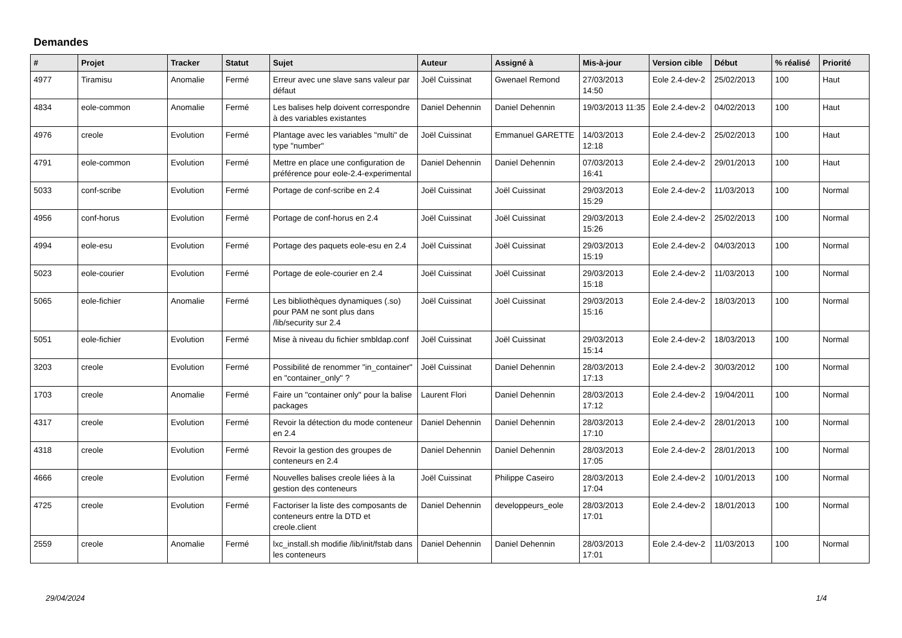Demandes
| # | Projet | Tracker | Statut | Sujet | Auteur | Assigné à | Mis-à-jour | Version cible | Début | % réalisé | Priorité |
| --- | --- | --- | --- | --- | --- | --- | --- | --- | --- | --- | --- |
| 4977 | Tiramisu | Anomalie | Fermé | Erreur avec une slave sans valeur par défaut | Joël Cuissinat | Gwenael Remond | 27/03/2013 14:50 | Eole 2.4-dev-2 | 25/02/2013 | 100 | Haut |
| 4834 | eole-common | Anomalie | Fermé | Les balises help doivent correspondre à des variables existantes | Daniel Dehennin | Daniel Dehennin | 19/03/2013 11:35 | Eole 2.4-dev-2 | 04/02/2013 | 100 | Haut |
| 4976 | creole | Evolution | Fermé | Plantage avec les variables "multi" de type "number" | Joël Cuissinat | Emmanuel GARETTE | 14/03/2013 12:18 | Eole 2.4-dev-2 | 25/02/2013 | 100 | Haut |
| 4791 | eole-common | Evolution | Fermé | Mettre en place une configuration de préférence pour eole-2.4-experimental | Daniel Dehennin | Daniel Dehennin | 07/03/2013 16:41 | Eole 2.4-dev-2 | 29/01/2013 | 100 | Haut |
| 5033 | conf-scribe | Evolution | Fermé | Portage de conf-scribe en 2.4 | Joël Cuissinat | Joël Cuissinat | 29/03/2013 15:29 | Eole 2.4-dev-2 | 11/03/2013 | 100 | Normal |
| 4956 | conf-horus | Evolution | Fermé | Portage de conf-horus en 2.4 | Joël Cuissinat | Joël Cuissinat | 29/03/2013 15:26 | Eole 2.4-dev-2 | 25/02/2013 | 100 | Normal |
| 4994 | eole-esu | Evolution | Fermé | Portage des paquets eole-esu en 2.4 | Joël Cuissinat | Joël Cuissinat | 29/03/2013 15:19 | Eole 2.4-dev-2 | 04/03/2013 | 100 | Normal |
| 5023 | eole-courier | Evolution | Fermé | Portage de eole-courier en 2.4 | Joël Cuissinat | Joël Cuissinat | 29/03/2013 15:18 | Eole 2.4-dev-2 | 11/03/2013 | 100 | Normal |
| 5065 | eole-fichier | Anomalie | Fermé | Les bibliothèques dynamiques (.so) pour PAM ne sont plus dans /lib/security sur 2.4 | Joël Cuissinat | Joël Cuissinat | 29/03/2013 15:16 | Eole 2.4-dev-2 | 18/03/2013 | 100 | Normal |
| 5051 | eole-fichier | Evolution | Fermé | Mise à niveau du fichier smbldap.conf | Joël Cuissinat | Joël Cuissinat | 29/03/2013 15:14 | Eole 2.4-dev-2 | 18/03/2013 | 100 | Normal |
| 3203 | creole | Evolution | Fermé | Possibilité de renommer "in_container" en "container_only" ? | Joël Cuissinat | Daniel Dehennin | 28/03/2013 17:13 | Eole 2.4-dev-2 | 30/03/2012 | 100 | Normal |
| 1703 | creole | Anomalie | Fermé | Faire un "container only" pour la balise packages | Laurent Flori | Daniel Dehennin | 28/03/2013 17:12 | Eole 2.4-dev-2 | 19/04/2011 | 100 | Normal |
| 4317 | creole | Evolution | Fermé | Revoir la détection du mode conteneur en 2.4 | Daniel Dehennin | Daniel Dehennin | 28/03/2013 17:10 | Eole 2.4-dev-2 | 28/01/2013 | 100 | Normal |
| 4318 | creole | Evolution | Fermé | Revoir la gestion des groupes de conteneurs en 2.4 | Daniel Dehennin | Daniel Dehennin | 28/03/2013 17:05 | Eole 2.4-dev-2 | 28/01/2013 | 100 | Normal |
| 4666 | creole | Evolution | Fermé | Nouvelles balises creole liées à la gestion des conteneurs | Joël Cuissinat | Philippe Caseiro | 28/03/2013 17:04 | Eole 2.4-dev-2 | 10/01/2013 | 100 | Normal |
| 4725 | creole | Evolution | Fermé | Factoriser la liste des composants de conteneurs entre la DTD et creole.client | Daniel Dehennin | developpeurs_eole | 28/03/2013 17:01 | Eole 2.4-dev-2 | 18/01/2013 | 100 | Normal |
| 2559 | creole | Anomalie | Fermé | lxc_install.sh modifie /lib/init/fstab dans les conteneurs | Daniel Dehennin | Daniel Dehennin | 28/03/2013 17:01 | Eole 2.4-dev-2 | 11/03/2013 | 100 | Normal |
29/04/2024 1/4